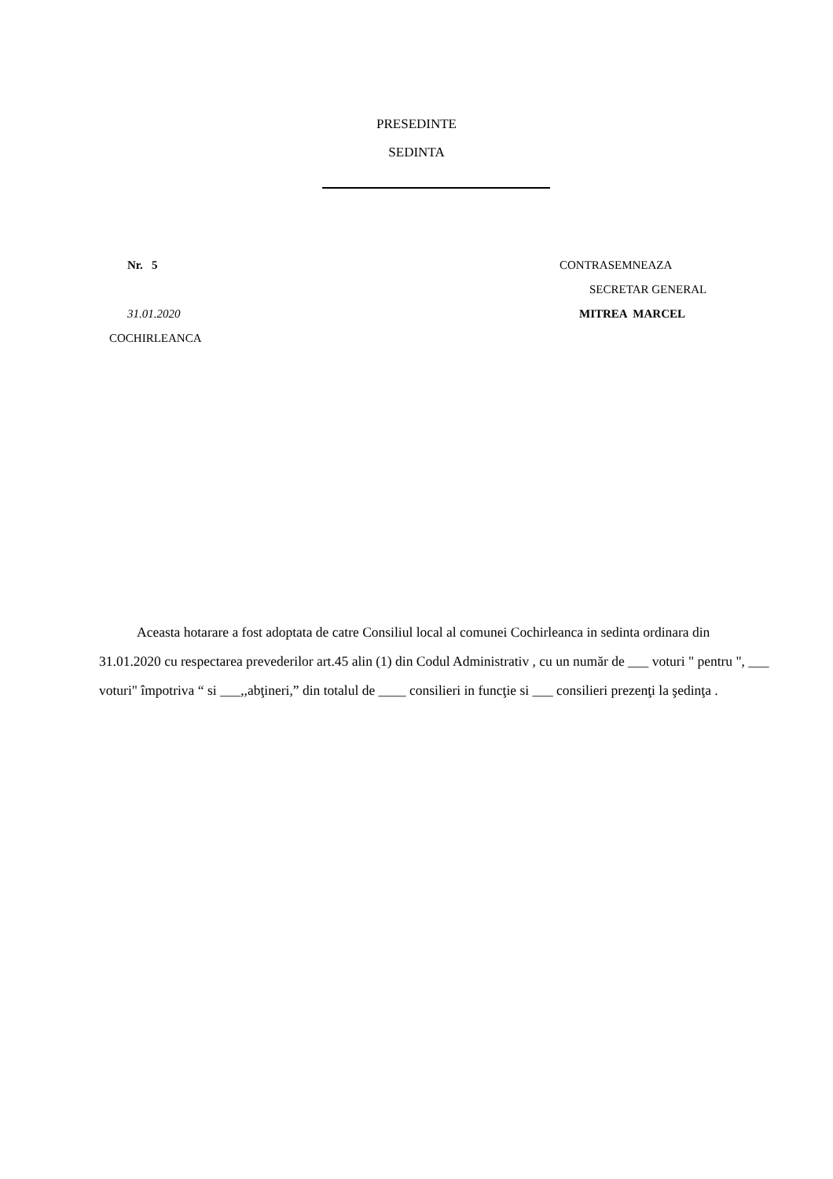PRESEDINTE
SEDINTA
Nr. 5 CONTRASEMNEAZA
SECRETAR GENERAL
31.01.2020 MITREA MARCEL
COCHIRLEANCA
Aceasta hotarare a fost adoptata de catre Consiliul local al comunei Cochirleanca in sedinta ordinara din 31.01.2020 cu respectarea prevederilor art.45 alin (1) din Codul Administrativ , cu un număr de ___ voturi " pentru ", ___ voturi" împotriva “ si ___,,abţineri,” din totalul de ____ consilieri in funcţie si ___ consilieri prezenţi la şedinţa .